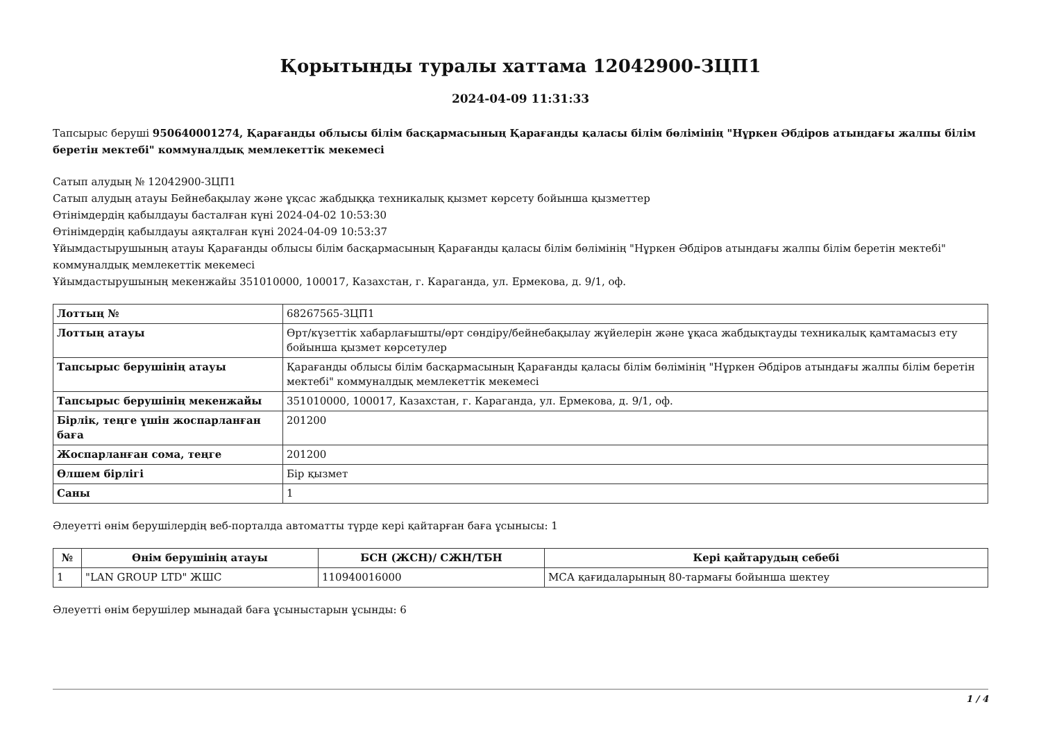Қорытынды туралы хаттама 12042900-ЗЦП1
2024-04-09 11:31:33
Тапсырыс беруші 950640001274, Қарағанды облысы білім басқармасының Қарағанды қаласы білім бөлімінің "Нұркен Әбдіров атындағы жалпы білім беретін мектебі" коммуналдық мемлекеттік мекемесі
Сатып алудың № 12042900-ЗЦП1
Сатып алудың атауы Бейнебақылау және ұқсас жабдыққа техникалық қызмет көрсету бойынша қызметтер
Өтінімдердің қабылдауы басталған күні 2024-04-02 10:53:30
Өтінімдердің қабылдауы аяқталған күні 2024-04-09 10:53:37
Ұйымдастырушының атауы Қарағанды облысы білім басқармасының Қарағанды қаласы білім бөлімінің "Нұркен Әбдіров атындағы жалпы білім беретін мектебі" коммуналдық мемлекеттік мекемесі
Ұйымдастырушының мекенжайы 351010000, 100017, Казахстан, г. Караганда, ул. Ермекова, д. 9/1, оф.
| Лоттың № | 68267565-ЗЦП1 |
| Лоттың атауы | Өрт/күзеттік хабарлағышты/өрт сөндіру/бейнебақылау жүйелерін және ұқаса жабдықтауды техникалық қамтамасыз ету бойынша қызмет көрсетулер |
| Тапсырыс берушінің атауы | Қарағанды облысы білім басқармасының Қарағанды қаласы білім бөлімінің "Нұркен Әбдіров атындағы жалпы білім беретін мектебі" коммуналдық мемлекеттік мекемесі |
| Тапсырыс берушінің мекенжайы | 351010000, 100017, Казахстан, г. Караганда, ул. Ермекова, д. 9/1, оф. |
| Бірлік, теңге үшін жоспарланған баға | 201200 |
| Жоспарланған сома, теңге | 201200 |
| Өлшем бірлігі | Бір қызмет |
| Саны | 1 |
Әлеуетті өнім берушілердің веб-порталда автоматты түрде кері қайтарған баға ұсынысы: 1
| № | Өнім берушінің атауы | БСН (ЖСН)/ СЖН/ТБН | Кері қайтарудың себебі |
| --- | --- | --- | --- |
| 1 | "LAN GROUP LTD" ЖШС | 110940016000 | МСА қағидаларының 80-тармағы бойынша шектеу |
Әлеуетті өнім берушілер мынадай баға ұсыныстарын ұсынды: 6
1 / 4